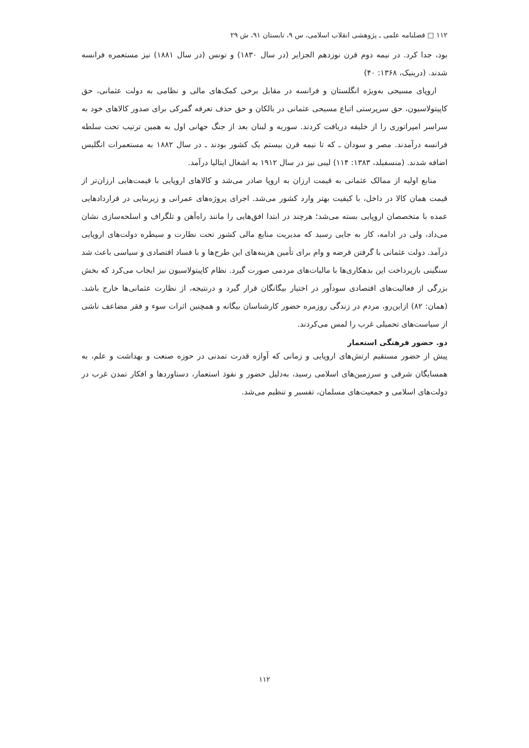۱۱۲ □ فصلنامه علمی ـ پژوهشی انقلاب اسلامی، س ۹، تابستان ۹۱، ش ۲۹
بود، جدا کرد. در نیمه دوم قرن نوزدهم الجزایر (در سال ۱۸۳۰) و تونس (در سال ۱۸۸۱) نیز مستعمره فرانسه شدند. (درینیک، ۱۳۶۸: ۴۰)
اروپای مسیحی به‌ویژه انگلستان و فرانسه در مقابل برخی کمک‌های مالی و نظامی به دولت عثمانی، حق کاپیتولاسیون، حق سرپرستی اتباع مسیحی عثمانی در بالکان و حق حذف تعرفه گمرکی برای صدور کالاهای خود به سراسر امپراتوری را از خلیفه دریافت کردند. سوریه و لبنان بعد از جنگ جهانی اول به همین ترتیب تحت سلطه فرانسه درآمدند. مصر و سودان ـ که تا نیمه قرن بیستم یک کشور بودند ـ در سال ۱۸۸۲ به مستعمرات انگلیس اضافه شدند. (منسفیلد، ۱۳۸۳: ۱۱۴) لیبی نیز در سال ۱۹۱۲ به اشغال ایتالیا درآمد.
منابع اولیه از ممالک عثمانی به قیمت ارزان به اروپا صادر می‌شد و کالاهای اروپایی با قیمت‌هایی ارزان‌تر از قیمت همان کالا در داخل، با کیفیت بهتر وارد کشور می‌شد. اجرای پروژه‌های عمرانی و زیربنایی در قراردادهایی عمده با متخصصان اروپایی بسته می‌شد؛ هرچند در ابتدا افق‌هایی را مانند راه‌آهن و تلگراف و اسلحه‌سازی نشان می‌داد، ولی در ادامه، کار به جایی رسید که مدیریت منابع مالی کشور تحت نظارت و سیطره دولت‌های اروپایی درآمد. دولت عثمانی با گرفتن قرضه و وام برای تأمین هزینه‌های این طرح‌ها و با فساد اقتصادی و سیاسی باعث شد سنگینی بازپرداخت این بدهکاری‌ها با مالیات‌های مردمی صورت گیرد. نظام کاپیتولاسیون نیز ایجاب می‌کرد که بخش بزرگی از فعالیت‌های اقتصادی سودآور در اختیار بیگانگان قرار گیرد و درنتیجه، از نظارت عثمانی‌ها خارج باشد. (همان: ۸۲) ازاین‌رو، مردم در زندگی روزمره حضور کارشناسان بیگانه و همچنین اثرات سوء و فقر مضاعف ناشی از سیاست‌های تحمیلی غرب را لمس می‌کردند.
دو. حضور فرهنگی استعمار
پیش از حضور مستقیم ارتش‌های اروپایی و زمانی که آوازه قدرت تمدنی در حوزه صنعت و بهداشت و علم، به همسایگان شرقی و سرزمین‌های اسلامی رسید، به‌دلیل حضور و نفوذ استعمار، دستاوردها و افکار تمدن غرب در دولت‌های اسلامی و جمعیت‌های مسلمان، تفسیر و تنظیم می‌شد.
۱۱۲